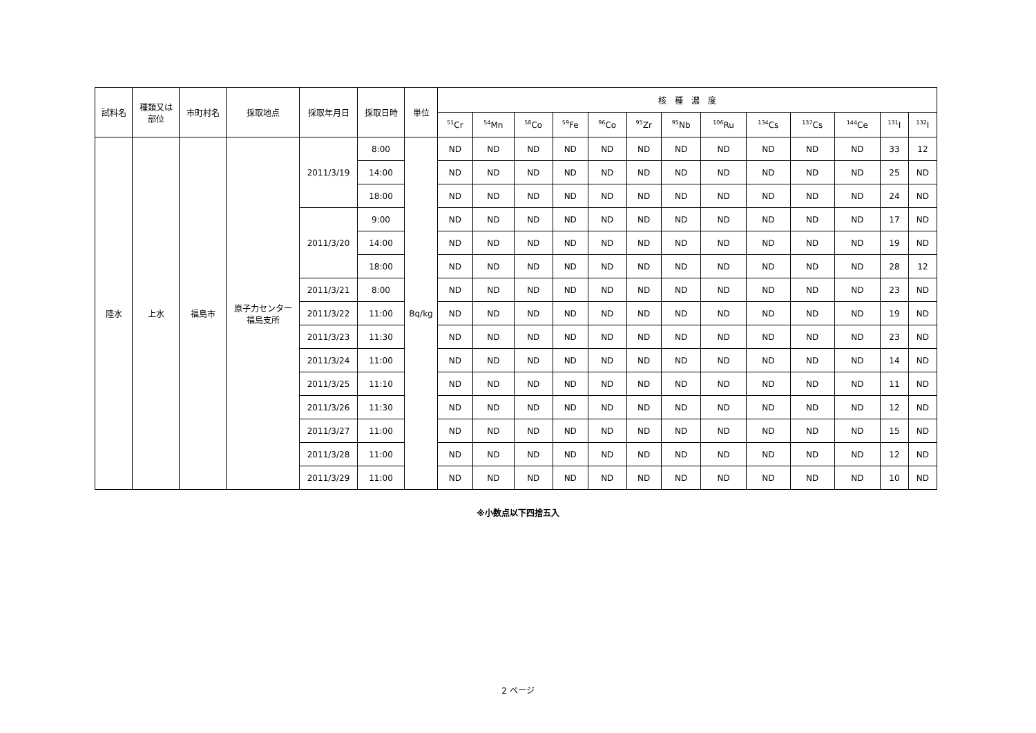| 試料名 | 種類又は 部位 | 市町村名 | 採取地点 | 採取年月日 | 採取日時 | 単位 | 核 種 濃 度 | | | | | | | | | | | | |
| --- | --- | --- | --- | --- | --- | --- | --- | --- | --- | --- | --- | --- | --- | --- | --- | --- | --- | --- | --- |
| | | | | | | | <sup>51</sup>Cr | <sup>54</sup>Mn | <sup>58</sup>Co | <sup>59</sup>Fe | <sup>96</sup>Co | <sup>95</sup>Zr | <sup>95</sup>Nb | <sup>106</sup>Ru | <sup>134</sup>Cs | <sup>137</sup>Cs | <sup>144</sup>Ce | <sup>131</sup>I | <sup>132</sup>I |
| 陸水 | 上水 | 福島市 | 原子力センター 福島支所 | 2011/3/19 | 8:00 | Bq/kg | ND | ND | ND | ND | ND | ND | ND | ND | ND | ND | ND | 33 | 12 |
| | | | | | 14:00 | | ND | ND | ND | ND | ND | ND | ND | ND | ND | ND | ND | 25 | ND |
| | | | | | 18:00 | | ND | ND | ND | ND | ND | ND | ND | ND | ND | ND | ND | 24 | ND |
| | | | | 2011/3/20 | 9:00 | | ND | ND | ND | ND | ND | ND | ND | ND | ND | ND | ND | 17 | ND |
| | | | | | 14:00 | | ND | ND | ND | ND | ND | ND | ND | ND | ND | ND | ND | 19 | ND |
| | | | | | 18:00 | | ND | ND | ND | ND | ND | ND | ND | ND | ND | ND | ND | 28 | 12 |
| | | | | 2011/3/21 | 8:00 | | ND | ND | ND | ND | ND | ND | ND | ND | ND | ND | ND | 23 | ND |
| | | | | 2011/3/22 | 11:00 | | ND | ND | ND | ND | ND | ND | ND | ND | ND | ND | ND | 19 | ND |
| | | | | 2011/3/23 | 11:30 | | ND | ND | ND | ND | ND | ND | ND | ND | ND | ND | ND | 23 | ND |
| | | | | 2011/3/24 | 11:00 | | ND | ND | ND | ND | ND | ND | ND | ND | ND | ND | ND | 14 | ND |
| | | | | 2011/3/25 | 11:10 | | ND | ND | ND | ND | ND | ND | ND | ND | ND | ND | ND | 11 | ND |
| | | | | 2011/3/26 | 11:30 | | ND | ND | ND | ND | ND | ND | ND | ND | ND | ND | ND | 12 | ND |
| | | | | 2011/3/27 | 11:00 | | ND | ND | ND | ND | ND | ND | ND | ND | ND | ND | ND | 15 | ND |
| | | | | 2011/3/28 | 11:00 | | ND | ND | ND | ND | ND | ND | ND | ND | ND | ND | ND | 12 | ND |
| | | | | 2011/3/29 | 11:00 | | ND | ND | ND | ND | ND | ND | ND | ND | ND | ND | ND | 10 | ND |
※小数点以下四捨五入
2 ページ